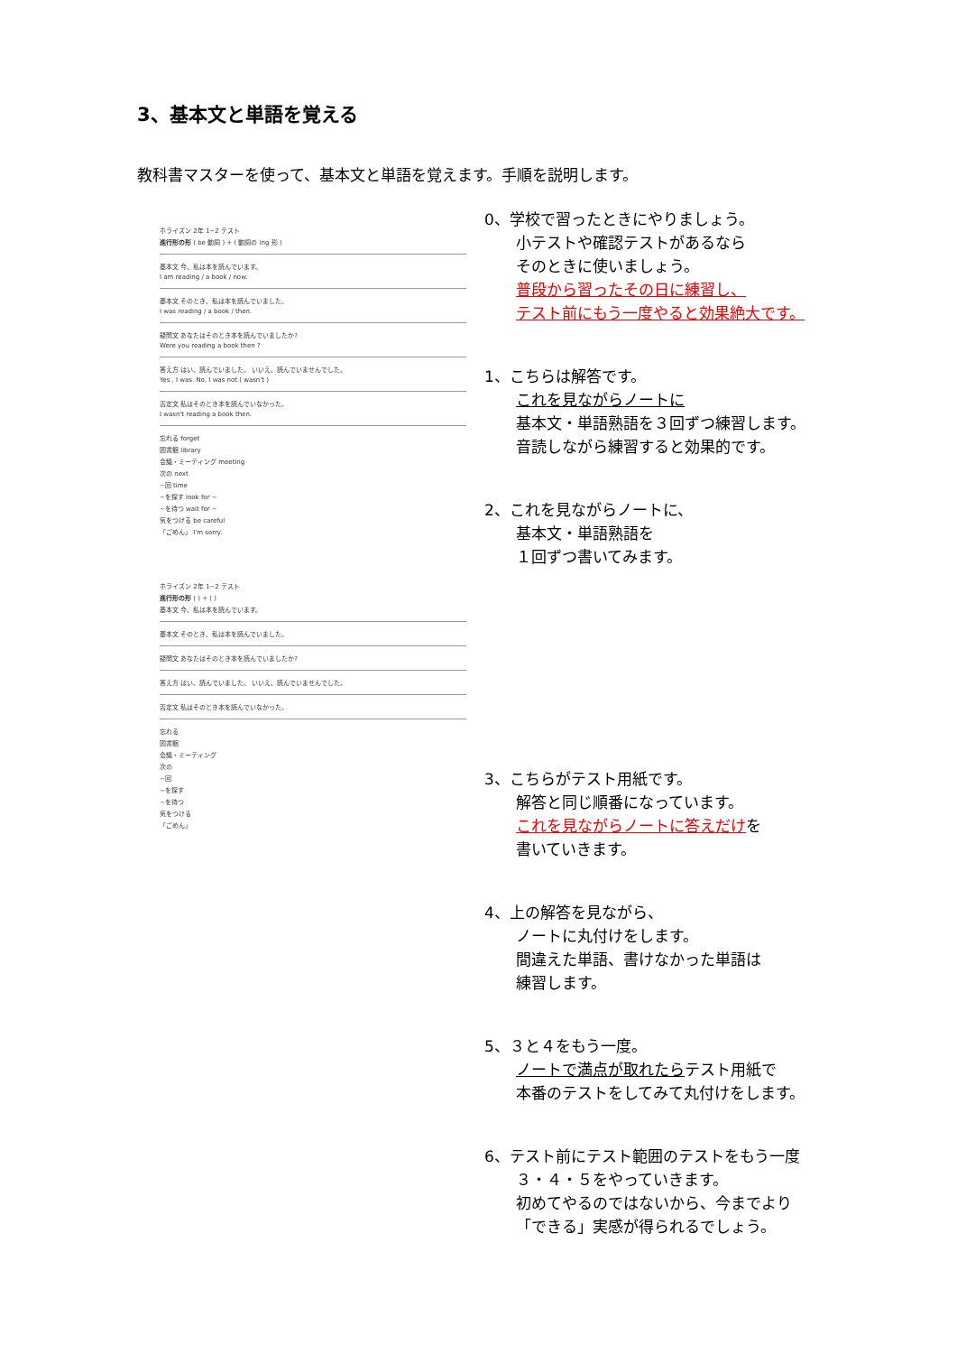3、基本文と単語を覚える
教科書マスターを使って、基本文と単語を覚えます。手順を説明します。
ホライズン 2年 1−2 テスト
進行形の形 ( be 動詞 ) + ( 動詞の ing 形 )
基本文 今、私は本を読んでいます。
I am reading / a book / now.
基本文 そのとき、私は本を読んでいました。
I was reading / a book / then.
疑問文 あなたはそのとき本を読んでいましたか?
Were you reading a book then ?
答え方 はい、読んでいました。 いいえ、読んでいませんでした。
Yes , I was. No, I was not.( wasn't )
否定文 私はそのとき本を読んでいなかった。
I wasn't reading a book then.
忘れる forget
図書館 library
会議・ミーティング meeting
次の next
~回 time
~を探す look for ~
~を待つ wait for ~
気をつける be careful
「ごめん」 I'm sorry.
ホライズン 2年 1−2 テスト
進行形の形 ( ) + ( )
基本文 今、私は本を読んでいます。
基本文 そのとき、私は本を読んでいました。
疑問文 あなたはそのとき本を読んでいましたか?
答え方 はい、読んでいました。 いいえ、読んでいませんでした。
否定文 私はそのとき本を読んでいなかった。
忘れる
図書館
会議・ミーティング
次の
~回
~を探す
~を待つ
気をつける
「ごめん」
0、学校で習ったときにやりましょう。
小テストや確認テストがあるなら
そのときに使いましょう。
普段から習ったその日に練習し、
テスト前にもう一度やると効果絶大です。
1、こちらは解答です。
これを見ながらノートに
基本文・単語熟語を３回ずつ練習します。
音読しながら練習すると効果的です。
2、これを見ながらノートに、
基本文・単語熟語を
１回ずつ書いてみます。
3、こちらがテスト用紙です。
解答と同じ順番になっています。
これを見ながらノートに答えだけを
書いていきます。
4、上の解答を見ながら、
ノートに丸付けをします。
間違えた単語、書けなかった単語は
練習します。
5、３と４をもう一度。
ノートで満点が取れたらテスト用紙で
本番のテストをしてみて丸付けをします。
6、テスト前にテスト範囲のテストをもう一度
３・４・５をやっていきます。
初めてやるのではないから、今までより
「できる」実感が得られるでしょう。